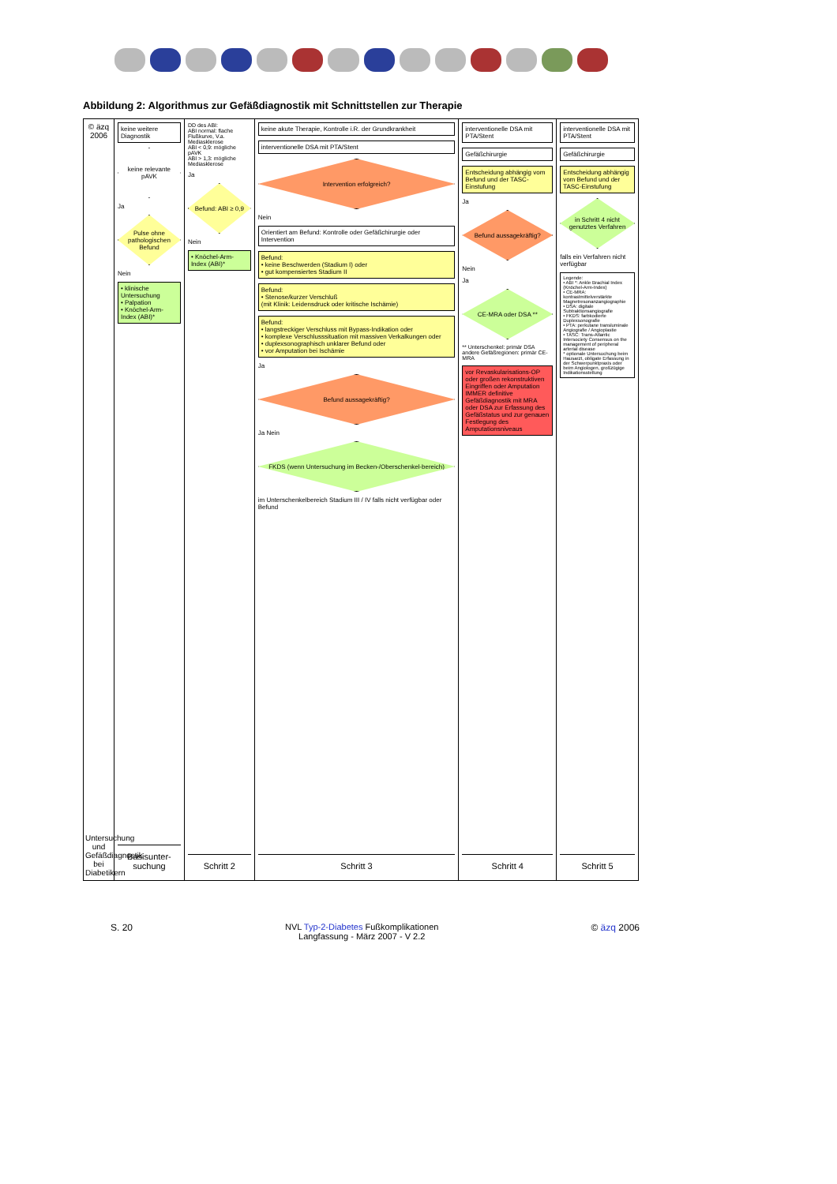Abbildung 2: Algorithmus zur Gefäßdiagnostik mit Schnittstellen zur Therapie
© äzq 2006
Untersuchung und Gefäßdiagnostik bei Diabetikern
keine weitere Diagnostik
keine relevante pAVK
Ja
Pulse ohne pathologischen Befund
Nein
• klinische Untersuchung
• Palpation
• Knöchel-Arm-Index (ABI)*
Basisunter-suchung
DD des ABI:
ABI normal: flache Flußkurve, V.a. Mediasklerose
ABI < 0,9: mögliche pAVK
ABI > 1,3: mögliche Mediasklerose
Ja
Befund: ABI ≥ 0,9
Nein
• Knöchel-Arm-Index (ABI)*
Schritt 2
keine akute Therapie, Kontrolle i.R. der Grundkrankheit
interventionelle DSA mit PTA/Stent
Intervention erfolgreich?
Nein
Orientiert am Befund: Kontrolle oder Gefäßchirurgie oder Intervention
Befund:
• keine Beschwerden (Stadium I) oder
• gut kompensiertes Stadium II
Befund:
• Stenose/kurzer Verschluß
(mit Klinik: Leidensdruck oder kritische Ischämie)
Befund:
• langstreckiger Verschluss mit Bypass-Indikation oder
• komplexe Verschlusssituation mit massiven Verkalkungen oder
• duplexsonographisch unklarer Befund oder
• vor Amputation bei Ischämie
Ja
Befund aussagekräftig?
Ja Nein
FKDS (wenn Untersuchung im Becken-/Oberschenkel-bereich)
im Unterschenkelbereich Stadium III / IV falls nicht verfügbar oder Befund
Schritt 3
interventionelle DSA mit PTA/Stent
Gefäßchirurgie
Entscheidung abhängig vom Befund und der TASC-Einstufung
Ja
Befund aussagekräftig?
Nein
Ja
CE-MRA oder DSA **
** Unterschenkel: primär DSA
andere Gefäßregionen: primär CE-MRA
vor Revaskularisations-OP oder großen rekonstruktiven Eingriffen oder Amputation IMMER definitive Gefäßdiagnostik mit MRA oder DSA zur Erfassung des Gefäßstatus und zur genauen Festlegung des Amputationsniveaus
Schritt 4
interventionelle DSA mit PTA/Stent
Gefäßchirurgie
Entscheidung abhängig vom Befund und der TASC-Einstufung
in Schritt 4 nicht genutztes Verfahren
falls ein Verfahren nicht verfügbar
Legende:
• ABI *: Ankle Brachial Index (Knöchel-Arm-Index)
• CE-MRA: kontrastmittelverstärkte Magnetresonanzangiographie
• DSA: digitale Subtraktionsangiografie
• FKDS: farbkodierte Duplexsonografie
• PTA: perkutane transluminale Angiografie / Angioplastie
• TASC: Trans-Atlantic Intersociety Consensus on the management of peripheral arterial disease
* optionale Untersuchung beim Hausarzt, obligate Erfassung in der Schwerpunktpraxis oder beim Angiologen, großzügige Indikationsstellung
Schritt 5
S. 20 NVL Typ-2-Diabetes Fußkomplikationen
Langfassung - März 2007 - V 2.2
© äzq 2006